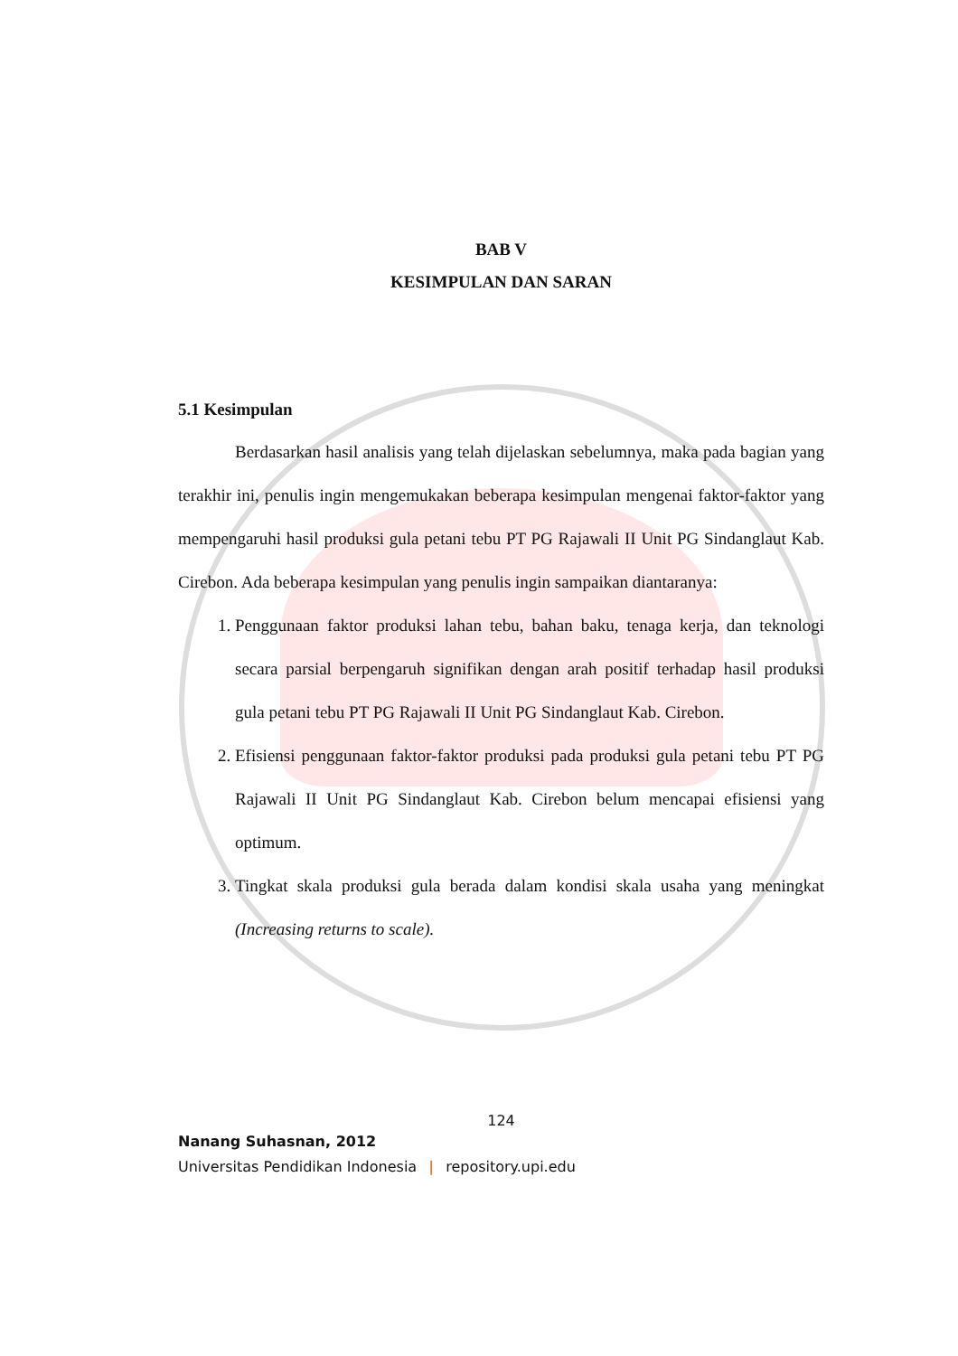BAB V
KESIMPULAN DAN SARAN
5.1 Kesimpulan
Berdasarkan hasil analisis yang telah dijelaskan sebelumnya, maka pada bagian yang terakhir ini, penulis ingin mengemukakan beberapa kesimpulan mengenai faktor-faktor yang mempengaruhi hasil produksi gula petani tebu PT PG Rajawali II Unit PG Sindanglaut Kab. Cirebon. Ada beberapa kesimpulan yang penulis ingin sampaikan diantaranya:
1. Penggunaan faktor produksi lahan tebu, bahan baku, tenaga kerja, dan teknologi secara parsial berpengaruh signifikan dengan arah positif terhadap hasil produksi gula petani tebu PT PG Rajawali II Unit PG Sindanglaut Kab. Cirebon.
2. Efisiensi penggunaan faktor-faktor produksi pada produksi gula petani tebu PT PG Rajawali II Unit PG Sindanglaut Kab. Cirebon belum mencapai efisiensi yang optimum.
3. Tingkat skala produksi gula berada dalam kondisi skala usaha yang meningkat (Increasing returns to scale).
124
Nanang Suhasnan, 2012
Universitas Pendidikan Indonesia | repository.upi.edu